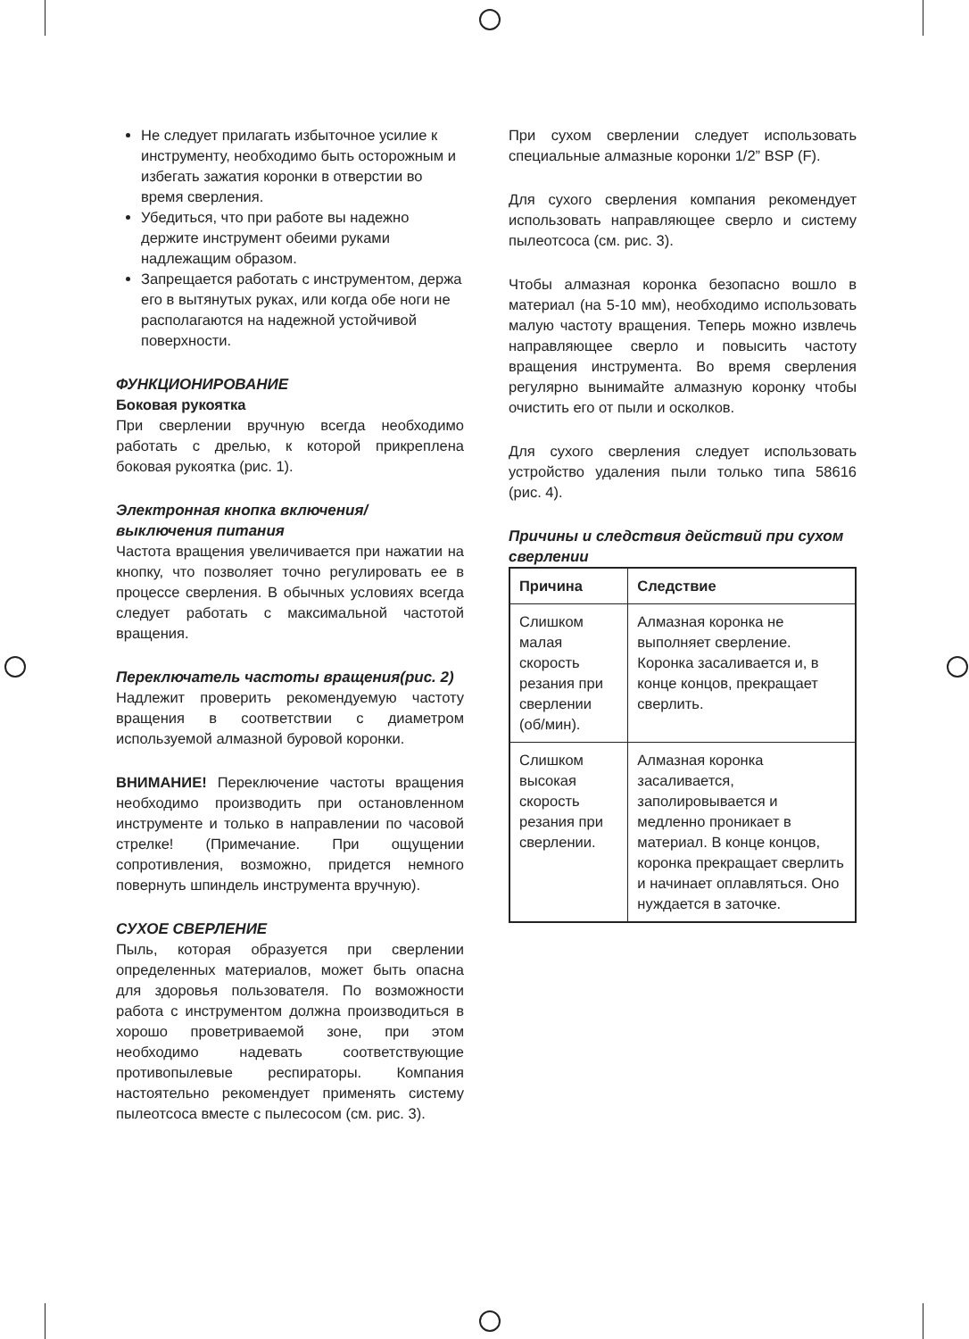Не следует прилагать избыточное усилие к инструменту, необходимо быть осторожным и избегать зажатия коронки в отверстии во время сверления.
Убедиться, что при работе вы надежно держите инструмент обеими руками надлежащим образом.
Запрещается работать с инструментом, держа его в вытянутых руках, или когда обе ноги не располагаются на надежной устойчивой поверхности.
ФУНКЦИОНИРОВАНИЕ
Боковая рукоятка
При сверлении вручную всегда необходимо работать с дрелью, к которой прикреплена боковая рукоятка (рис. 1).
Электронная кнопка включения/ выключения питания
Частота вращения увеличивается при нажатии на кнопку, что позволяет точно регулировать ее в процессе сверления. В обычных условиях всегда следует работать с максимальной частотой вращения.
Переключатель частоты вращения(рис. 2)
Надлежит проверить рекомендуемую частоту вращения в соответствии с диаметром используемой алмазной буровой коронки.
ВНИМАНИЕ! Переключение частоты вращения необходимо производить при остановленном инструменте и только в направлении по часовой стрелке! (Примечание. При ощущении сопротивления, возможно, придется немного повернуть шпиндель инструмента вручную).
СУХОЕ СВЕРЛЕНИЕ
Пыль, которая образуется при сверлении определенных материалов, может быть опасна для здоровья пользователя. По возможности работа с инструментом должна производиться в хорошо проветриваемой зоне, при этом необходимо надевать соответствующие противопылевые респираторы. Компания настоятельно рекомендует применять систему пылеотсоса вместе с пылесосом (см. рис. 3).
При сухом сверлении следует использовать специальные алмазные коронки 1/2” BSP (F).
Для сухого сверления компания рекомендует использовать направляющее сверло и систему пылеотсоса (см. рис. 3).
Чтобы алмазная коронка безопасно вошло в материал (на 5-10 мм), необходимо использовать малую частоту вращения. Теперь можно извлечь направляющее сверло и повысить частоту вращения инструмента. Во время сверления регулярно вынимайте алмазную коронку чтобы очистить его от пыли и осколков.
Для сухого сверления следует использовать устройство удаления пыли только типа 58616 (рис. 4).
Причины и следствия действий при сухом сверлении
| Причина | Следствие |
| --- | --- |
| Слишком малая скорость резания при сверлении (об/мин). | Алмазная коронка не выполняет сверление. Коронка засаливается и, в конце концов, прекращает сверлить. |
| Слишком высокая скорость резания при сверлении. | Алмазная коронка засаливается, заполировывается и медленно проникает в материал. В конце концов, коронка прекращает сверлить и начинает оплавляться. Оно нуждается в заточке. |